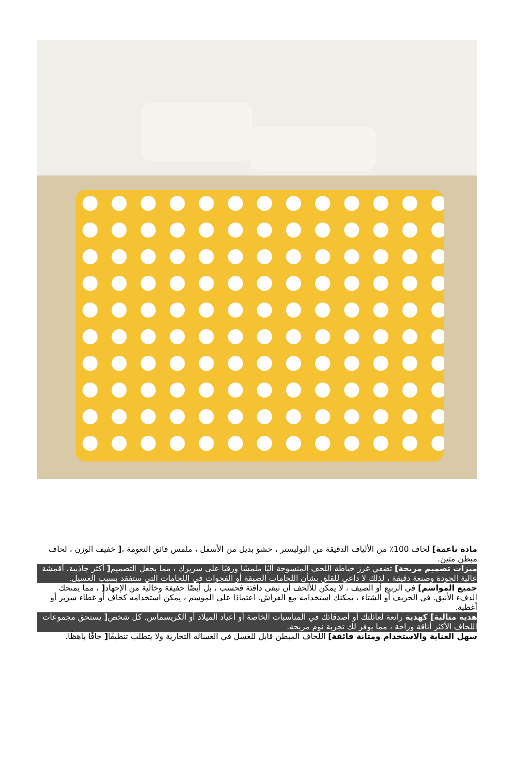مادة ناعمة] لحاف 100٪ من الألياف الدقيقة من البوليستر ، حشو بديل من الأسفل ، ملمس فائق النعومة ،[ خفيف الوزن ، لحاف مبطن متين.
ميزات تصميم مريحة] تضفي غرز خياطة اللحف المنسوجة آليًا ملمسًا ورقيًا على سريرك ، مما يجعل التصميم[ أكثر جاذبية. أقمشة عالية الجودة وصنعة دقيقة ، لذلك لا داعي للقلق بشأن اللحامات الضيقة أو الفجوات في اللحامات التي ستفقد بسبب الغسيل.
جميع المواسم] في الربيع أو الصيف ، لا يمكن للألحف أن تبقى دافئة فحسب ، بل أيضًا خفيفة وخالية من الإجهاد[ ، مما يمنحك الدفء الأنيق. في الخريف أو الشتاء ، يمكنك استخدامه مع الفراش. اعتمادًا على الموسم ، يمكن استخدامه كحاف أو غطاء سرير أو أغطية.
هدية مثالية] كهدية رائعة لعائلتك أو أصدقائك في المناسبات الخاصة أو أعياد الميلاد أو الكريسماس. كل شخص[ يستحق مجموعات اللحاف الأكثر أناقة وراحة ، مما يوفر لك تجربة نوم مريحة.
سهل العناية والاستخدام ومتانة فائقة] اللحاف المبطن قابل للغسل في الغسالة التجارية ولا يتطلب تنظيفًا[ جافًا باهظًا.